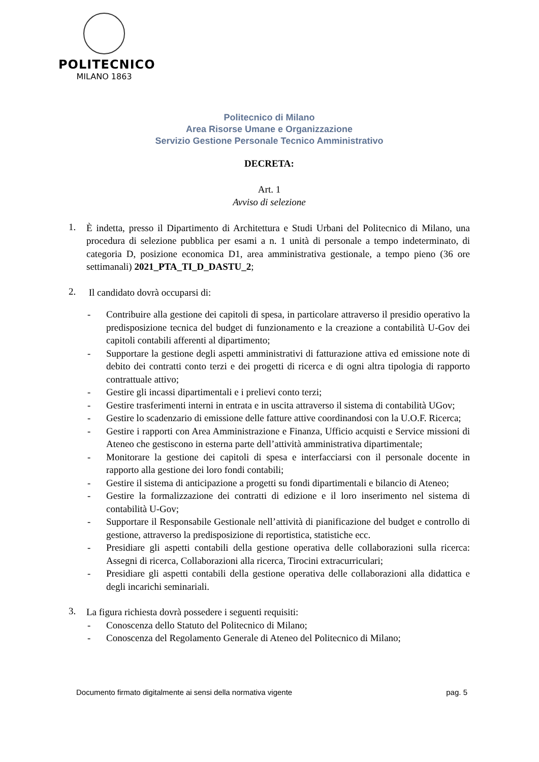POLITECNICO
MILANO 1863
Politecnico di Milano
Area Risorse Umane e Organizzazione
Servizio Gestione Personale Tecnico Amministrativo
DECRETA:
Art. 1
Avviso di selezione
1.
È indetta, presso il Dipartimento di Architettura e Studi Urbani del Politecnico di Milano, una procedura di selezione pubblica per esami a n. 1 unità di personale a tempo indeterminato, di categoria D, posizione economica D1, area amministrativa gestionale, a tempo pieno (36 ore settimanali) 2021_PTA_TI_D_DASTU_2;
2.
Il candidato dovrà occuparsi di:
- Contribuire alla gestione dei capitoli di spesa, in particolare attraverso il presidio operativo la predisposizione tecnica del budget di funzionamento e la creazione a contabilità U-Gov dei capitoli contabili afferenti al dipartimento;
- Supportare la gestione degli aspetti amministrativi di fatturazione attiva ed emissione note di debito dei contratti conto terzi e dei progetti di ricerca e di ogni altra tipologia di rapporto contrattuale attivo;
- Gestire gli incassi dipartimentali e i prelievi conto terzi;
- Gestire trasferimenti interni in entrata e in uscita attraverso il sistema di contabilità UGov;
- Gestire lo scadenzario di emissione delle fatture attive coordinandosi con la U.O.F. Ricerca;
- Gestire i rapporti con Area Amministrazione e Finanza, Ufficio acquisti e Service missioni di Ateneo che gestiscono in esterna parte dell’attività amministrativa dipartimentale;
- Monitorare la gestione dei capitoli di spesa e interfacciarsi con il personale docente in rapporto alla gestione dei loro fondi contabili;
- Gestire il sistema di anticipazione a progetti su fondi dipartimentali e bilancio di Ateneo;
- Gestire la formalizzazione dei contratti di edizione e il loro inserimento nel sistema di contabilità U-Gov;
- Supportare il Responsabile Gestionale nell’attività di pianificazione del budget e controllo di gestione, attraverso la predisposizione di reportistica, statistiche ecc.
- Presidiare gli aspetti contabili della gestione operativa delle collaborazioni sulla ricerca: Assegni di ricerca, Collaborazioni alla ricerca, Tirocini extracurriculari;
- Presidiare gli aspetti contabili della gestione operativa delle collaborazioni alla didattica e degli incarichi seminariali.
3.
La figura richiesta dovrà possedere i seguenti requisiti:
- Conoscenza dello Statuto del Politecnico di Milano;
- Conoscenza del Regolamento Generale di Ateneo del Politecnico di Milano;
Documento firmato digitalmente ai sensi della normativa vigente pag. 5